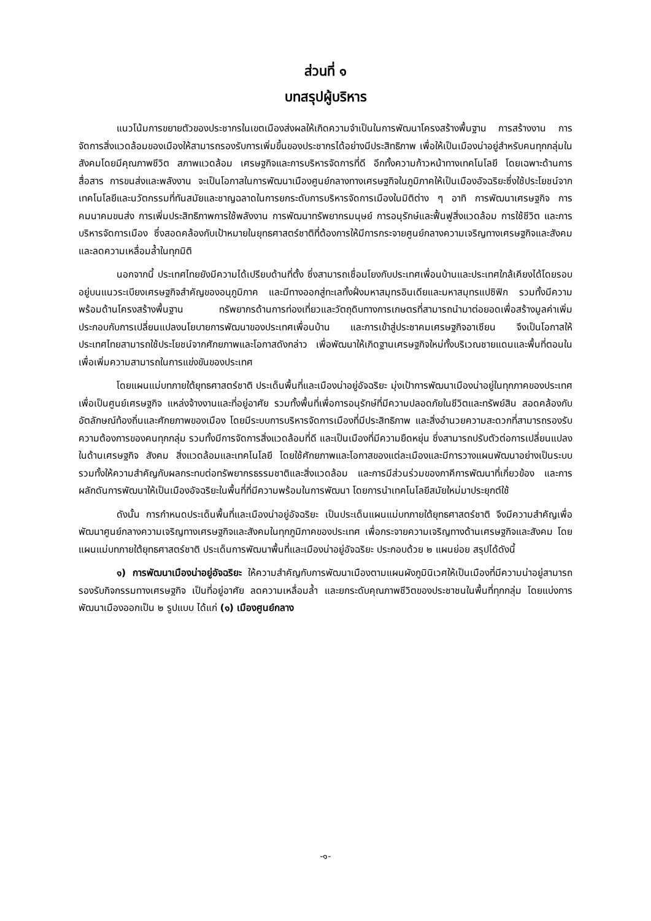ส่วนที่ ๑
บทสรุปผู้บริหาร
แนวโน้มการขยายตัวของประชากรในเขตเมืองส่งผลให้เกิดความจำเป็นในการพัฒนาโครงสร้างพื้นฐาน การสร้างงาน การจัดการสิ่งแวดล้อมของเมืองให้สามารถรองรับการเพิ่มขึ้นของประชากรได้อย่างมีประสิทธิภาพ เพื่อให้เป็นเมืองน่าอยู่สำหรับคนทุกกลุ่มในสังคมโดยมีคุณภาพชีวิต สภาพแวดล้อม เศรษฐกิจและการบริหารจัดการที่ดี อีกทั้งความก้าวหน้าทางเทคโนโลยี โดยเฉพาะด้านการสื่อสาร การขนส่งและพลังงาน จะเป็นโอกาสในการพัฒนาเมืองศูนย์กลางทางเศรษฐกิจในภูมิภาคให้เป็นเมืองอัจฉริยะซึ่งใช้ประโยชน์จากเทคโนโลยีและนวัตกรรมที่ทันสมัยและชาญฉลาดในการยกระดับการบริหารจัดการเมืองในมิติต่าง ๆ อาทิ การพัฒนาเศรษฐกิจ การคมนาคมขนส่ง การเพิ่มประสิทธิภาพการใช้พลังงาน การพัฒนาทรัพยากรมนุษย์ การอนุรักษ์และฟื้นฟูสิ่งแวดล้อม การใช้ชีวิต และการบริหารจัดการเมือง ซึ่งสอดคล้องกับเป้าหมายในยุทธศาสตร์ชาติที่ต้องการให้มีการกระจายศูนย์กลางความเจริญทางเศรษฐกิจและสังคมและลดความเหลื่อมล้ำในทุกมิติ
นอกจากนี้ ประเทศไทยยังมีความได้เปรียบด้านที่ตั้ง ซึ่งสามารถเชื่อมโยงกับประเทศเพื่อนบ้านและประเทศใกล้เคียงได้โดยรอบ อยู่บนแนวระเบียงเศรษฐกิจสำคัญของอนุภูมิภาค และมีทางออกสู่ทะเลทั้งฝั่งมหาสมุทรอินเดียและมหาสมุทรแปซิฟิก รวมทั้งมีความพร้อมด้านโครงสร้างพื้นฐาน ทรัพยากรด้านการท่องเที่ยวและวัตถุดิบทางการเกษตรที่สามารถนำมาต่อยอดเพื่อสร้างมูลค่าเพิ่ม ประกอบกับการเปลี่ยนแปลงนโยบายการพัฒนาของประเทศเพื่อนบ้าน และการเข้าสู่ประชาคมเศรษฐกิจอาเซียน จึงเป็นโอกาสให้ประเทศไทยสามารถใช้ประโยชน์จากศักยภาพและโอกาสดังกล่าว เพื่อพัฒนาให้เกิดฐานเศรษฐกิจใหม่ทั้งบริเวณชายแดนและพื้นที่ตอนใน เพื่อเพิ่มความสามารถในการแข่งขันของประเทศ
โดยแผนแม่บทภายใต้ยุทธศาสตร์ชาติ ประเด็นพื้นที่และเมืองน่าอยู่อัจฉริยะ มุ่งเป้าการพัฒนาเมืองน่าอยู่ในทุกภาคของประเทศ เพื่อเป็นศูนย์เศรษฐกิจ แหล่งจ้างงานและที่อยู่อาศัย รวมทั้งพื้นที่เพื่อการอนุรักษ์ที่มีความปลอดภัยในชีวิตและทรัพย์สิน สอดคล้องกับอัตลักษณ์ท้องถิ่นและศักยภาพของเมือง โดยมีระบบการบริหารจัดการเมืองที่มีประสิทธิภาพ และสิ่งอำนวยความสะดวกที่สามารถรองรับความต้องการของคนทุกกลุ่ม รวมทั้งมีการจัดการสิ่งแวดล้อมที่ดี และเป็นเมืองที่มีความยืดหยุ่น ซึ่งสามารถปรับตัวต่อการเปลี่ยนแปลงในด้านเศรษฐกิจ สังคม สิ่งแวดล้อมและเทคโนโลยี โดยใช้ศักยภาพและโอกาสของแต่ละเมืองและมีการวางแผนพัฒนาอย่างเป็นระบบ รวมทั้งให้ความสำคัญกับผลกระทบต่อทรัพยากรธรรมชาติและสิ่งแวดล้อม และการมีส่วนร่วมของภาคีการพัฒนาที่เกี่ยวข้อง และการผลักดันการพัฒนาให้เป็นเมืองอัจฉริยะในพื้นที่ที่มีความพร้อมในการพัฒนา โดยการนำเทคโนโลยีสมัยใหม่มาประยุกต์ใช้
ดังนั้น การกำหนดประเด็นพื้นที่และเมืองน่าอยู่อัจฉริยะ เป็นประเด็นแผนแม่บทภายใต้ยุทธศาสตร์ชาติ จึงมีความสำคัญเพื่อพัฒนาศูนย์กลางความเจริญทางเศรษฐกิจและสังคมในทุกภูมิภาคของประเทศ เพื่อกระจายความเจริญทางด้านเศรษฐกิจและสังคม โดยแผนแม่บทภายใต้ยุทธศาสตร์ชาติ ประเด็นการพัฒนาพื้นที่และเมืองน่าอยู่อัจฉริยะ ประกอบด้วย ๒ แผนย่อย สรุปได้ดังนี้
๑) การพัฒนาเมืองน่าอยู่อัจฉริยะ ให้ความสำคัญกับการพัฒนาเมืองตามแผนผังภูมินิเวศให้เป็นเมืองที่มีความน่าอยู่สามารถรองรับกิจกรรมทางเศรษฐกิจ เป็นที่อยู่อาศัย ลดความเหลื่อมล้ำ และยกระดับคุณภาพชีวิตของประชาชนในพื้นที่ทุกกลุ่ม โดยแบ่งการพัฒนาเมืองออกเป็น ๒ รูปแบบ ได้แก่ (๑) เมืองศูนย์กลาง
-๑-